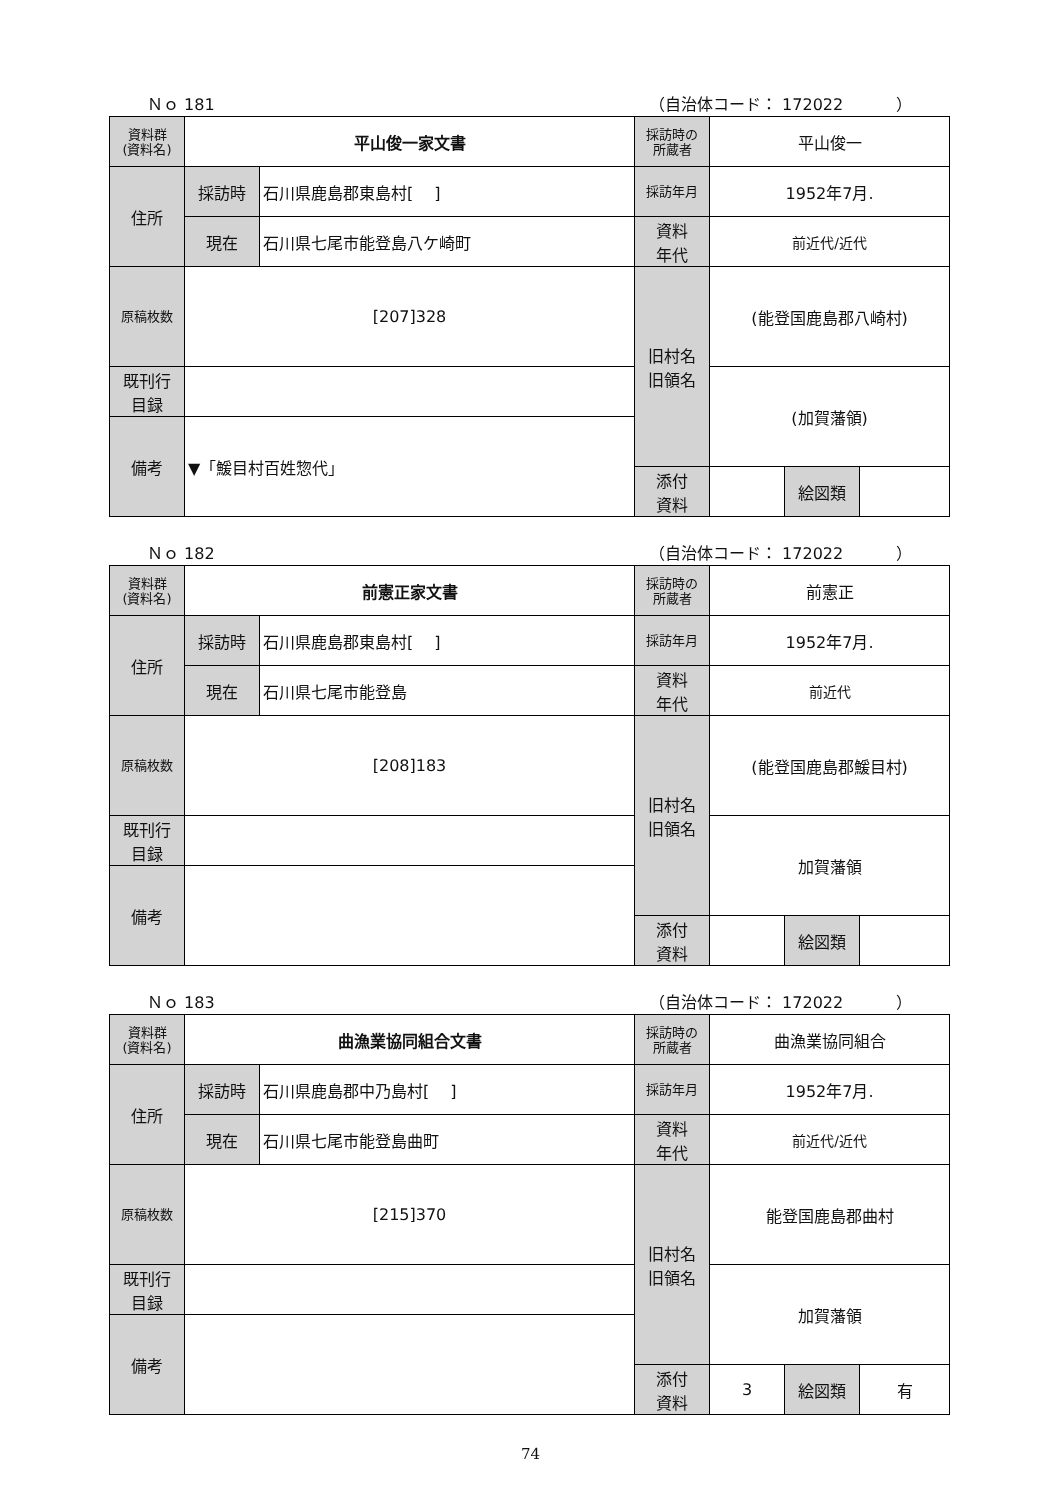Ｎｏ 181 （自治体コード： 172022 　　　）
| 資料群 (資料名) | 平山俊一家文書 | | 採訪時の 所蔵者 | 平山俊一 | | |
| 住所 | 採訪時 | 石川県鹿島郡東島村[ ] | 採訪年月 | 1952年7月. | | |
| | 現在 | 石川県七尾市能登島八ケ崎町 | 資料 年代 | 前近代/近代 | | |
| 原稿枚数 | [207]328 | | 旧村名 旧領名 | (能登国鹿島郡八崎村) | | |
| 既刊行 目録 | | | | (加賀藩領) | | |
| 備考 | ▼「鰀目村百姓惣代」 | | | | | |
| | | | 添付 資料 | | 絵図類 | |
Ｎｏ 182 （自治体コード： 172022 　　　）
| 資料群 (資料名) | 前憲正家文書 | | 採訪時の 所蔵者 | 前憲正 | | |
| 住所 | 採訪時 | 石川県鹿島郡東島村[ ] | 採訪年月 | 1952年7月. | | |
| | 現在 | 石川県七尾市能登島 | 資料 年代 | 前近代 | | |
| 原稿枚数 | [208]183 | | 旧村名 旧領名 | (能登国鹿島郡鰀目村) | | |
| 既刊行 目録 | | | | 加賀藩領 | | |
| 備考 | | | | | | |
| | | | 添付 資料 | | 絵図類 | |
Ｎｏ 183 （自治体コード： 172022 　　　）
| 資料群 (資料名) | 曲漁業協同組合文書 | | 採訪時の 所蔵者 | 曲漁業協同組合 | | |
| 住所 | 採訪時 | 石川県鹿島郡中乃島村[ ] | 採訪年月 | 1952年7月. | | |
| | 現在 | 石川県七尾市能登島曲町 | 資料 年代 | 前近代/近代 | | |
| 原稿枚数 | [215]370 | | 旧村名 旧領名 | 能登国鹿島郡曲村 | | |
| 既刊行 目録 | | | | 加賀藩領 | | |
| 備考 | | | | | | |
| | | | 添付 資料 | 3 | 絵図類 | 有 |
74